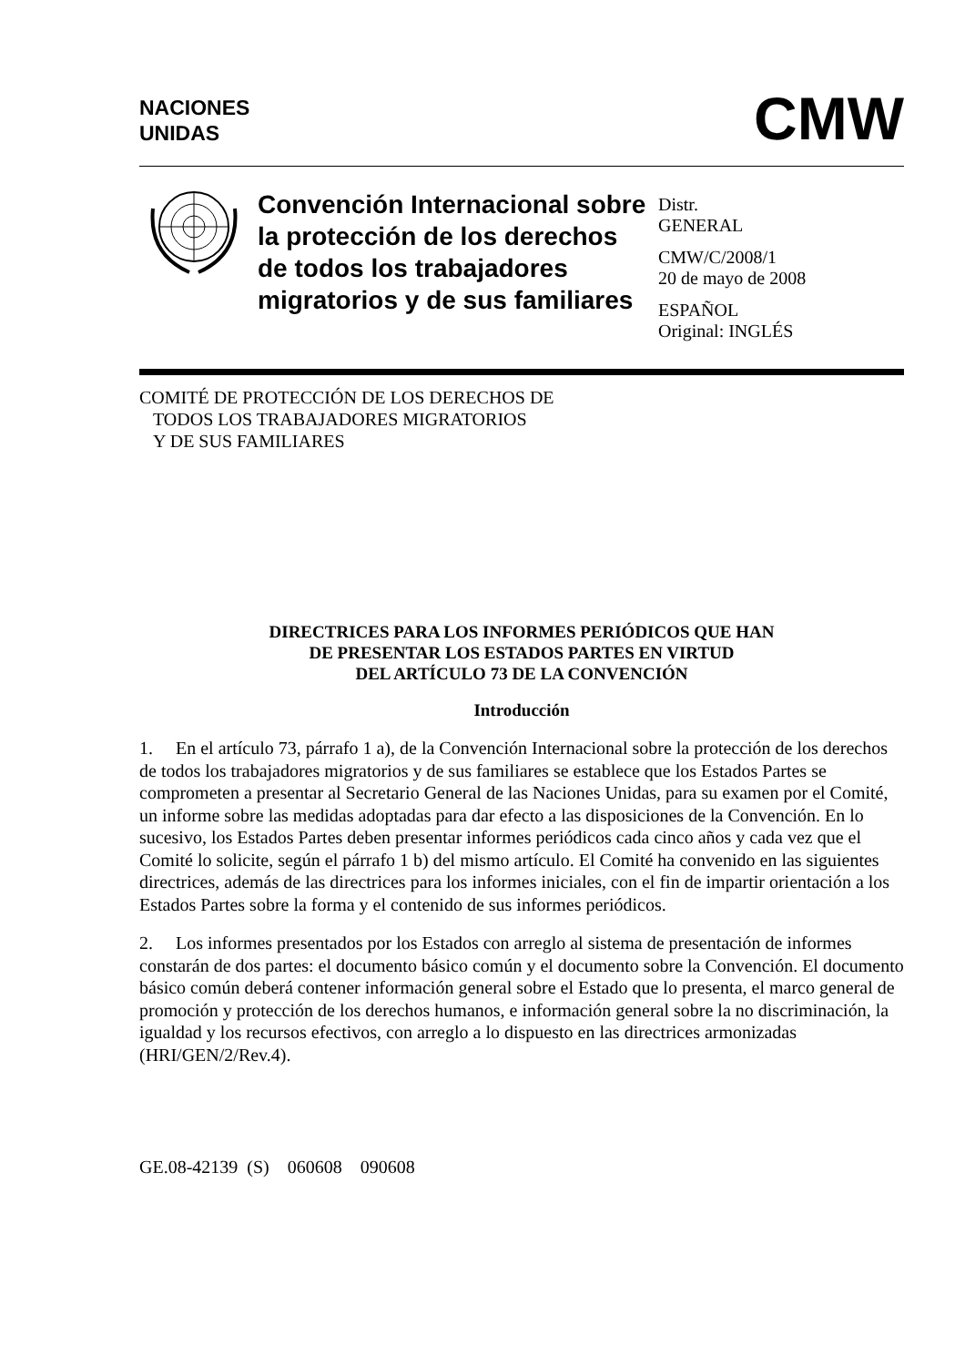NACIONES
UNIDAS
CMW
Convención Internacional sobre la protección de los derechos de todos los trabajadores migratorios y de sus familiares
Distr.
GENERAL
CMW/C/2008/1
20 de mayo de 2008
ESPAÑOL
Original: INGLÉS
COMITÉ DE PROTECCIÓN DE LOS DERECHOS DE
TODOS LOS TRABAJADORES MIGRATORIOS
Y DE SUS FAMILIARES
DIRECTRICES PARA LOS INFORMES PERIÓDICOS QUE HAN
DE PRESENTAR LOS ESTADOS PARTES EN VIRTUD
DEL ARTÍCULO 73 DE LA CONVENCIÓN
Introducción
1. En el artículo 73, párrafo 1 a), de la Convención Internacional sobre la protección de los derechos de todos los trabajadores migratorios y de sus familiares se establece que los Estados Partes se comprometen a presentar al Secretario General de las Naciones Unidas, para su examen por el Comité, un informe sobre las medidas adoptadas para dar efecto a las disposiciones de la Convención. En lo sucesivo, los Estados Partes deben presentar informes periódicos cada cinco años y cada vez que el Comité lo solicite, según el párrafo 1 b) del mismo artículo. El Comité ha convenido en las siguientes directrices, además de las directrices para los informes iniciales, con el fin de impartir orientación a los Estados Partes sobre la forma y el contenido de sus informes periódicos.
2. Los informes presentados por los Estados con arreglo al sistema de presentación de informes constarán de dos partes: el documento básico común y el documento sobre la Convención. El documento básico común deberá contener información general sobre el Estado que lo presenta, el marco general de promoción y protección de los derechos humanos, e información general sobre la no discriminación, la igualdad y los recursos efectivos, con arreglo a lo dispuesto en las directrices armonizadas (HRI/GEN/2/Rev.4).
GE.08-42139 (S) 060608 090608